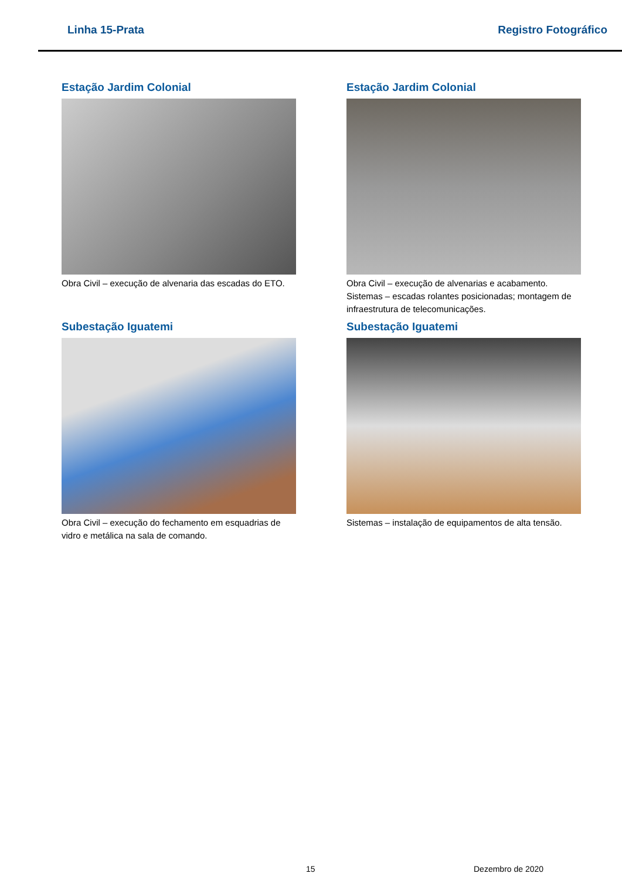Linha 15-Prata Registro Fotográfico
Estação Jardim Colonial
Obra Civil – execução de alvenaria das escadas do ETO.
Estação Jardim Colonial
Obra Civil – execução de alvenarias e acabamento. Sistemas – escadas rolantes posicionadas; montagem de infraestrutura de telecomunicações.
Subestação Iguatemi
Obra Civil – execução do fechamento em esquadrias de vidro e metálica na sala de comando.
Subestação Iguatemi
Sistemas – instalação de equipamentos de alta tensão.
15 Dezembro de 2020